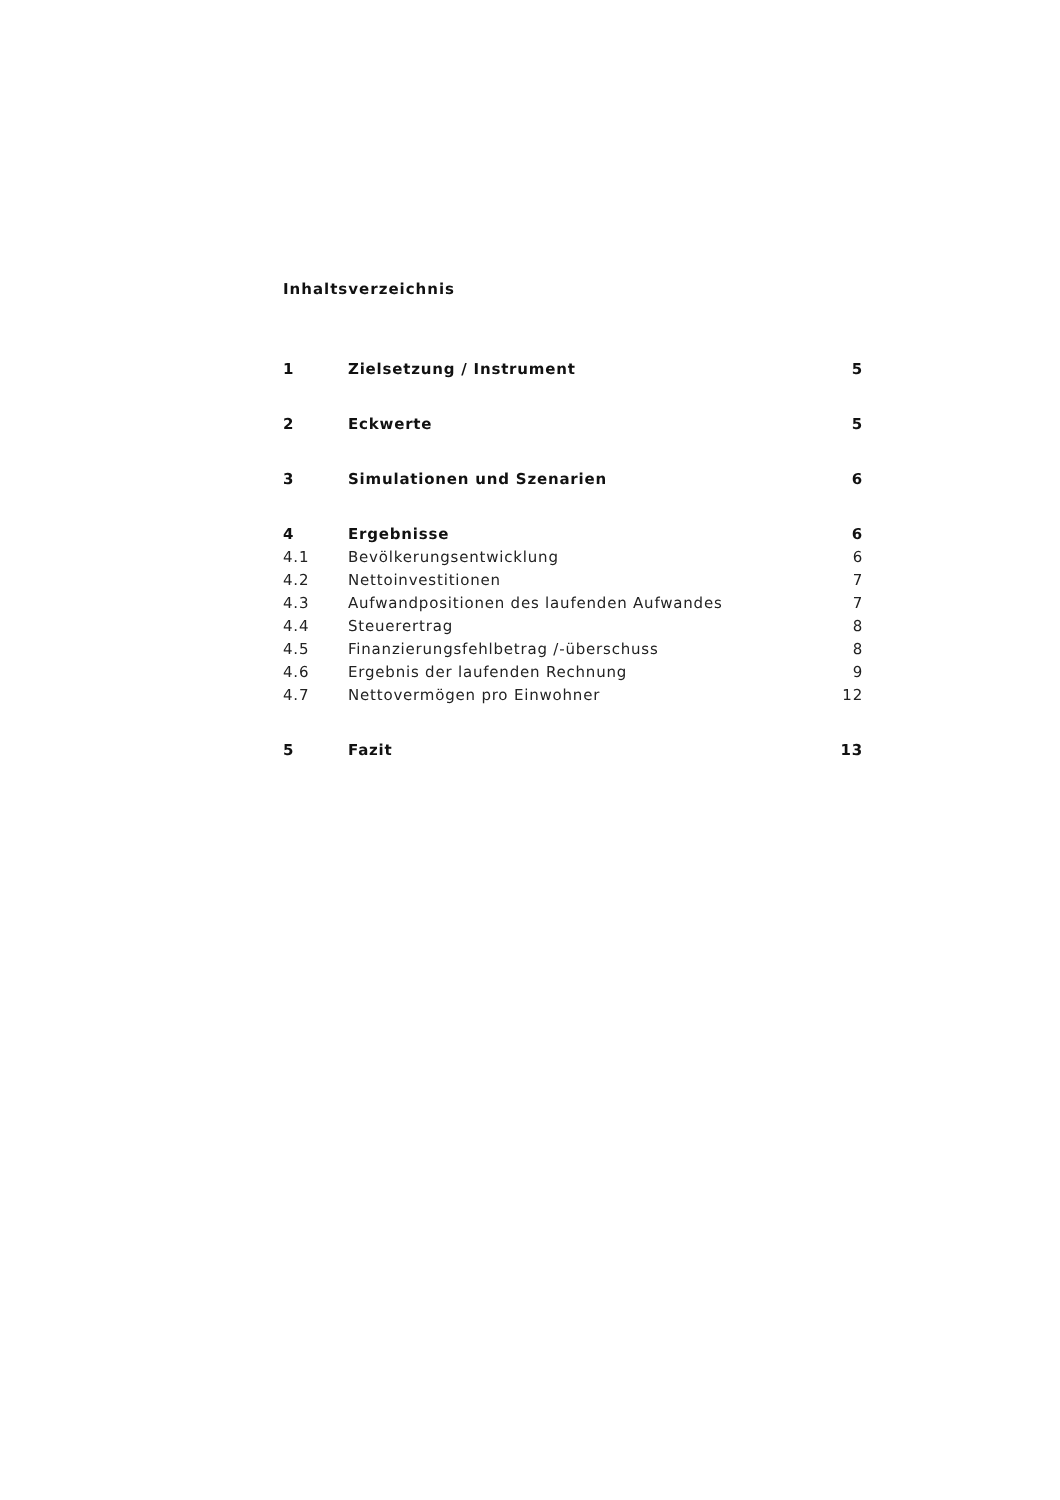Inhaltsverzeichnis
1 Zielsetzung / Instrument 5
2 Eckwerte 5
3 Simulationen und Szenarien 6
4 Ergebnisse 6
4.1 Bevölkerungsentwicklung 6
4.2 Nettoinvestitionen 7
4.3 Aufwandpositionen des laufenden Aufwandes 7
4.4 Steuerertrag 8
4.5 Finanzierungsfehlbetrag /-überschuss 8
4.6 Ergebnis der laufenden Rechnung 9
4.7 Nettovermögen pro Einwohner 12
5 Fazit 13